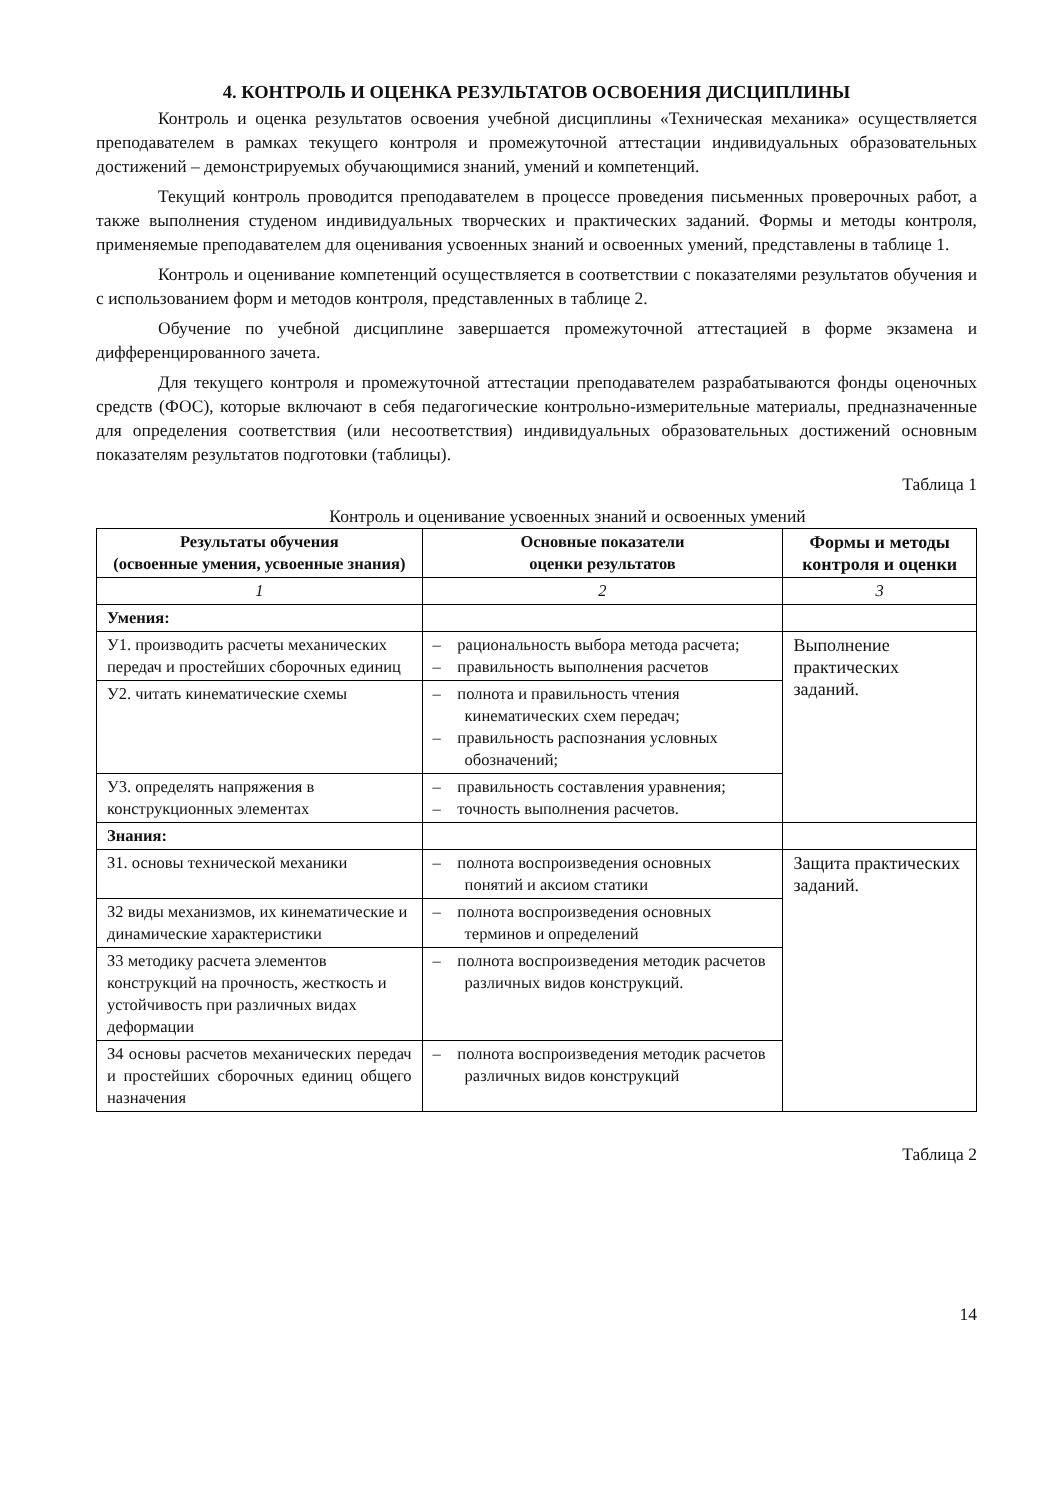4. КОНТРОЛЬ И ОЦЕНКА РЕЗУЛЬТАТОВ ОСВОЕНИЯ ДИСЦИПЛИНЫ
Контроль и оценка результатов освоения учебной дисциплины «Техническая механика» осуществляется преподавателем в рамках текущего контроля и промежуточной аттестации индивидуальных образовательных достижений – демонстрируемых обучающимися знаний, умений и компетенций.
Текущий контроль проводится преподавателем в процессе проведения письменных проверочных работ, а также выполнения студеном индивидуальных творческих и практических заданий. Формы и методы контроля, применяемые преподавателем для оценивания усвоенных знаний и освоенных умений, представлены в таблице 1.
Контроль и оценивание компетенций осуществляется в соответствии с показателями результатов обучения и с использованием форм и методов контроля, представленных в таблице 2.
Обучение по учебной дисциплине завершается промежуточной аттестацией в форме экзамена и дифференцированного зачета.
Для текущего контроля и промежуточной аттестации преподавателем разрабатываются фонды оценочных средств (ФОС), которые включают в себя педагогические контрольно-измерительные материалы, предназначенные для определения соответствия (или несоответствия) индивидуальных образовательных достижений основным показателям результатов подготовки (таблицы).
Таблица 1
Контроль и оценивание усвоенных знаний и освоенных умений
| Результаты обучения (освоенные умения, усвоенные знания) | Основные показатели оценки результатов | Формы и методы контроля и оценки |
| --- | --- | --- |
| 1 | 2 | 3 |
| Умения: | | |
| У1. производить расчеты механических передач и простейших сборочных единиц | – рациональность выбора метода расчета; – правильность выполнения расчетов | Выполнение практических заданий. |
| У2. читать кинематические схемы | – полнота и правильность чтения кинематических схем передач; – правильность распознания условных обозначений; | |
| У3. определять напряжения в конструкционных элементах | – правильность составления уравнения; – точность выполнения расчетов. | |
| Знания: | | |
| З1. основы технической механики | – полнота воспроизведения основных понятий и аксиом статики | Защита практических заданий. |
| З2 виды механизмов, их кинематические и динамические характеристики | – полнота воспроизведения основных терминов и определений | |
| З3 методику расчета элементов конструкций на прочность, жесткость и устойчивость при различных видах деформации | – полнота воспроизведения методик расчетов различных видов конструкций. | |
| З4 основы расчетов механических передач и простейших сборочных единиц общего назначения | – полнота воспроизведения методик расчетов различных видов конструкций | |
Таблица 2
14